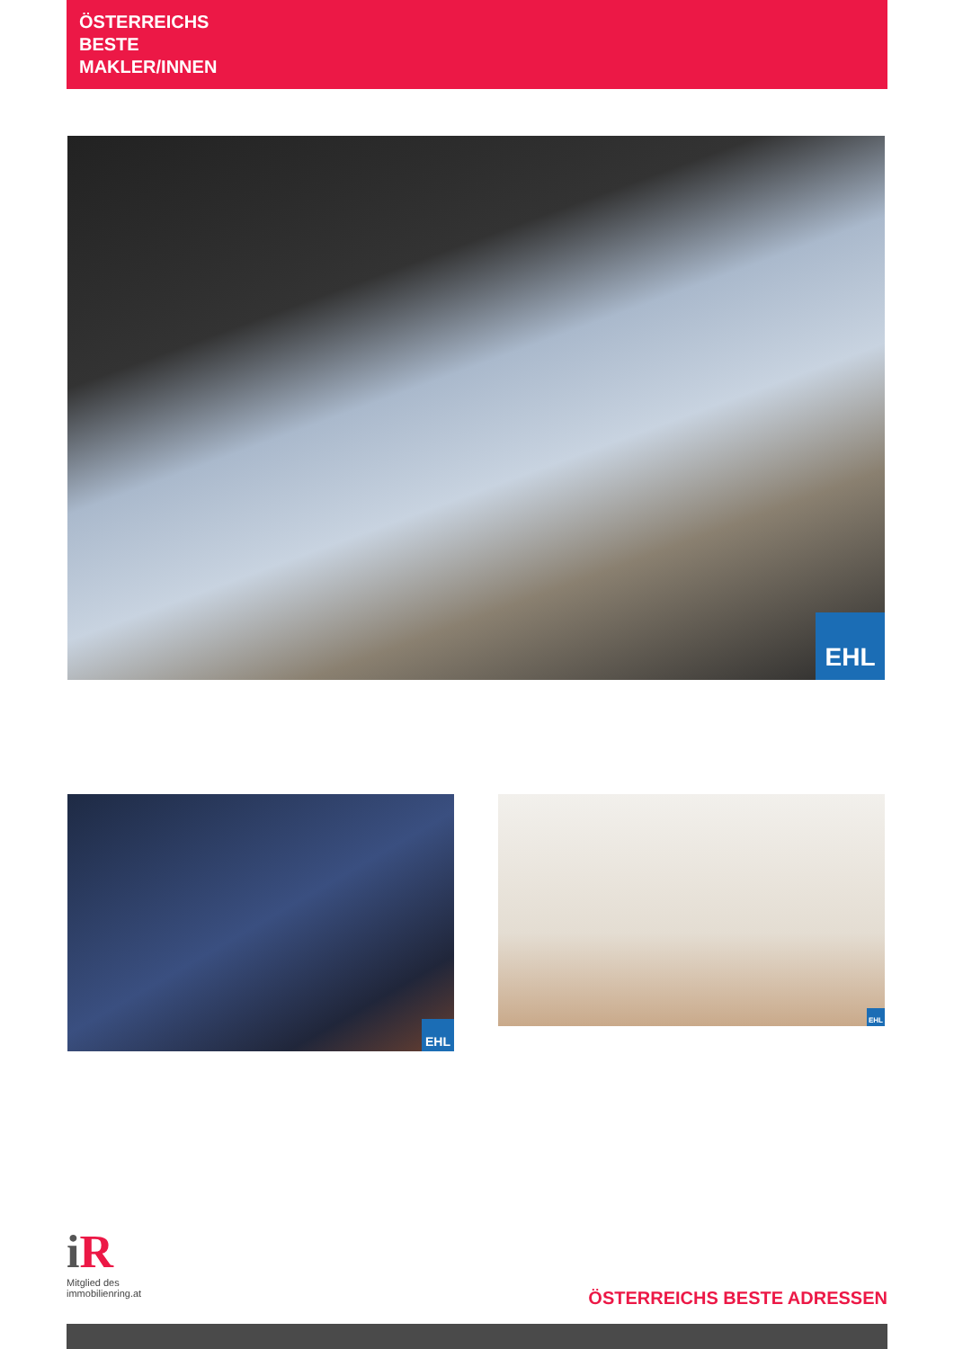ÖSTERREICHS
BESTE
MAKLER/INNEN
EHL
EHL EHL
i R
Mitglied des
immobilienring.at
ÖSTERREICHS BESTE ADRESSEN